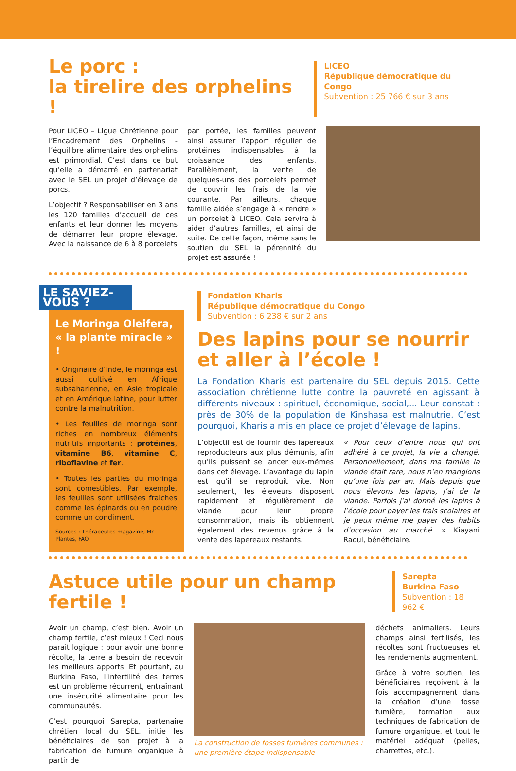Le porc :
la tirelire des orphelins !
LICEO
République démocratique du Congo
Subvention : 25 766 € sur 3 ans
Pour LICEO – Ligue Chrétienne pour l’Encadrement des Orphelins - l’équilibre alimentaire des orphelins est primordial. C’est dans ce but qu’elle a démarré en partenariat avec le SEL un projet d’élevage de porcs.
L’objectif ? Responsabiliser en 3 ans les 120 familles d’accueil de ces enfants et leur donner les moyens de démarrer leur propre élevage. Avec la naissance de 6 à 8 porcelets
par portée, les familles peuvent ainsi assurer l’apport régulier de protéines indispensables à la croissance des enfants. Parallèlement, la vente de quelques-uns des porcelets permet de couvrir les frais de la vie courante. Par ailleurs, chaque famille aidée s’engage à « rendre » un porcelet à LICEO. Cela servira à aider d’autres familles, et ainsi de suite. De cette façon, même sans le soutien du SEL la pérennité du projet est assurée !
LE SAVIEZ-VOUS ?
Le Moringa Oleifera,
« la plante miracle » !
• Originaire d’Inde, le moringa est aussi cultivé en Afrique subsaharienne, en Asie tropicale et en Amérique latine, pour lutter contre la malnutrition.
• Les feuilles de moringa sont riches en nombreux éléments nutritifs importants : protéines, vitamine B6, vitamine C, riboflavine et fer.
• Toutes les parties du moringa sont comestibles. Par exemple, les feuilles sont utilisées fraiches comme les épinards ou en poudre comme un condiment.
Sources : Thérapeutes magazine, Mr. Plantes, FAO
Fondation Kharis
République démocratique du Congo
Subvention : 6 238 € sur 2 ans
Des lapins pour se nourrir
et aller à l’école !
La Fondation Kharis est partenaire du SEL depuis 2015. Cette association chrétienne lutte contre la pauvreté en agissant à différents niveaux : spirituel, économique, social,... Leur constat : près de 30% de la population de Kinshasa est malnutrie. C’est pourquoi, Kharis a mis en place ce projet d’élevage de lapins.
L’objectif est de fournir des lapereaux reproducteurs aux plus démunis, afin qu’ils puissent se lancer eux-mêmes dans cet élevage. L’avantage du lapin est qu’il se reproduit vite. Non seulement, les éleveurs disposent rapidement et régulièrement de viande pour leur propre consommation, mais ils obtiennent également des revenus grâce à la vente des lapereaux restants.
« Pour ceux d’entre nous qui ont adhéré à ce projet, la vie a changé. Personnellement, dans ma famille la viande était rare, nous n’en mangions qu’une fois par an. Mais depuis que nous élevons les lapins, j’ai de la viande. Parfois j’ai donné les lapins à l’école pour payer les frais scolaires et je peux même me payer des habits d’occasion au marché. » Kiayani Raoul, bénéficiaire.
Astuce utile pour un champ fertile !
Sarepta
Burkina Faso
Subvention : 18 962 €
Avoir un champ, c’est bien. Avoir un champ fertile, c’est mieux ! Ceci nous parait logique : pour avoir une bonne récolte, la terre a besoin de recevoir les meilleurs apports. Et pourtant, au Burkina Faso, l’infertilité des terres est un problème récurrent, entraînant une insécurité alimentaire pour les communautés.
C’est pourquoi Sarepta, partenaire chrétien local du SEL, initie les bénéficiaires de son projet à la fabrication de fumure organique à partir de
La construction de fosses fumières communes : une première étape indispensable
déchets animaliers. Leurs champs ainsi fertilisés, les récoltes sont fructueuses et les rendements augmentent.
Grâce à votre soutien, les bénéficiaires reçoivent à la fois accompagnement dans la création d’une fosse fumière, formation aux techniques de fabrication de fumure organique, et tout le matériel adéquat (pelles, charrettes, etc.).